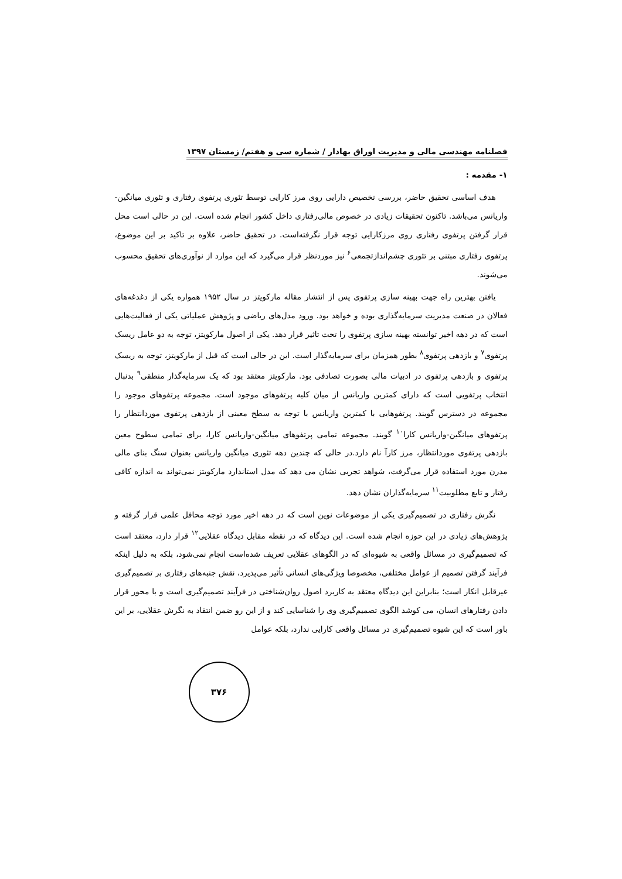فصلنامه مهندسی مالی و مدیریت اوراق بهادار / شماره سی و هفتم/ زمستان ۱۳۹۷
۱- مقدمه :
هدف اساسی تحقیق حاضر، بررسی تخصیص دارایی روی مرز کارایی توسط تئوری پرتفوی رفتاری و تئوری میانگین-واریانس می‌باشد. تاکنون تحقیقات زیادی در خصوص مالی‌رفتاری داخل کشور انجام شده است. این در حالی است محل قرار گرفتن پرتفوی رفتاری روی مرزکارایی توجه قرار نگرفته‌است. در تحقیق حاضر، علاوه بر تاکید بر این موضوع، پرتفوی رفتاری مبتنی بر تئوری چشم‌اندازتجمعی<sup>۶</sup> نیز موردنظر قرار می‌گیرد که این موارد از نوآوری‌های تحقیق محسوب می‌شوند.
یافتن بهترین راه جهت بهینه سازی پرتفوی پس از انتشار مقاله مارکویتز در سال ۱۹۵۲ همواره یکی از دغدغه‌های فعالان در صنعت مدیریت سرمایه‌گذاری بوده و خواهد بود. ورود مدل‌های ریاضی و پژوهش عملیاتی یکی از فعالیت‌هایی است که در دهه اخیر توانسته بهینه سازی پرتفوی را تحت تاثیر قرار دهد. یکی از اصول مارکویتز، توجه به دو عامل ریسک پرتفوی<sup>۷</sup> و بازدهی پرتفوی<sup>۸</sup> بطور همزمان برای سرمایه‌گذار است. این در حالی است که قبل از مارکویتز، توجه به ریسک پرتفوی و بازدهی پرتفوی در ادبیات مالی بصورت تصادفی بود. مارکویتز معتقد بود که یک سرمایه‌گذار منطقی<sup>۹</sup> بدنبال انتخاب پرتفویی است که دارای کمترین واریانس از میان کلیه پرتفوهای موجود است. مجموعه پرتفوهای موجود را مجموعه در دسترس گویند. پرتفوهایی با کمترین واریانس با توجه به سطح معینی از بازدهی پرتفوی موردانتظار را پرتفوهای میانگین-واریانس کارا<sup>۱۰</sup> گویند. مجموعه تمامی پرتفوهای میانگین-واریانس کارا، برای تمامی سطوح معین بازدهی پرتفوی موردانتظار، مرز کارآ نام دارد.در حالی که چندین دهه تئوری میانگین واریانس بعنوان سنگ بنای مالی مدرن مورد استفاده قرار می‌گرفت، شواهد تجربی نشان می دهد که مدل استاندارد مارکویتز نمی‌تواند به اندازه کافی رفتار و تابع مطلوبیت<sup>۱۱</sup> سرمایه‌گذاران نشان دهد.
نگرش رفتاری در تصمیم‌گیری یکی از موضوعات نوین است که در دهه اخیر مورد توجه محافل علمی قرار گرفته و پژوهش‌های زیادی در این حوزه انجام شده است. این دیدگاه که در نقطه مقابل دیدگاه عقلایی<sup>۱۲</sup> قرار دارد، معتقد است که تصمیم‌گیری در مسائل واقعی به شیوه‌ای که در الگوهای عقلایی تعریف شده‌است انجام نمی‌شود، بلکه به دلیل اینکه فرآیند گرفتن تصمیم از عوامل مختلفی، مخصوصا ویژگی‌های انسانی تأثیر می‌پذیرد، نقش جنبه‌های رفتاری بر تصمیم‌گیری غیرقابل انکار است؛ بنابراین این دیدگاه معتقد به کاربرد اصول روان‌شناختی در فرآیند تصمیم‌گیری است و با محور قرار دادن رفتارهای انسان، می کوشد الگوی تصمیم‌گیری وی را شناسایی کند و از این رو ضمن انتقاد به نگرش عقلایی، بر این باور است که این شیوه تصمیم‌گیری در مسائل واقعی کارایی ندارد، بلکه عوامل
۳۷۶